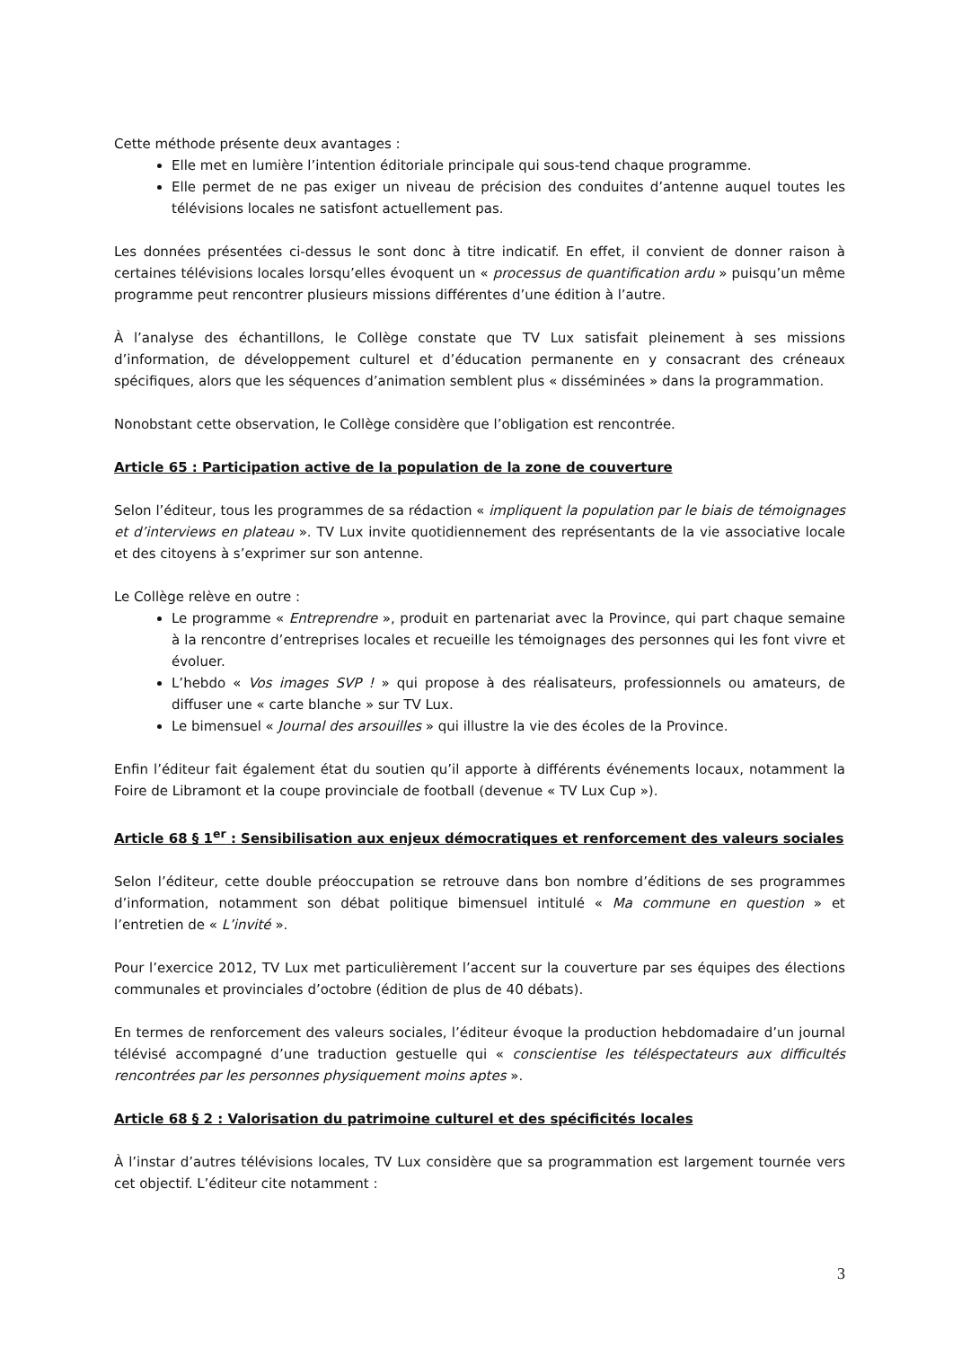Cette méthode présente deux avantages :
Elle met en lumière l’intention éditoriale principale qui sous-tend chaque programme.
Elle permet de ne pas exiger un niveau de précision des conduites d’antenne auquel toutes les télévisions locales ne satisfont actuellement pas.
Les données présentées ci-dessus le sont donc à titre indicatif. En effet, il convient de donner raison à certaines télévisions locales lorsqu’elles évoquent un « processus de quantification ardu » puisqu’un même programme peut rencontrer plusieurs missions différentes d’une édition à l’autre.
À l’analyse des échantillons, le Collège constate que TV Lux satisfait pleinement à ses missions d’information, de développement culturel et d’éducation permanente en y consacrant des créneaux spécifiques, alors que les séquences d’animation semblent plus « disséminées » dans la programmation.
Nonobstant cette observation, le Collège considère que l’obligation est rencontrée.
Article 65 : Participation active de la population de la zone de couverture
Selon l’éditeur, tous les programmes de sa rédaction « impliquent la population par le biais de témoignages et d’interviews en plateau ». TV Lux invite quotidiennement des représentants de la vie associative locale et des citoyens à s’exprimer sur son antenne.
Le Collège relève en outre :
Le programme « Entreprendre », produit en partenariat avec la Province, qui part chaque semaine à la rencontre d’entreprises locales et recueille les témoignages des personnes qui les font vivre et évoluer.
L’hebdo « Vos images SVP ! » qui propose à des réalisateurs, professionnels ou amateurs, de diffuser une « carte blanche » sur TV Lux.
Le bimensuel « Journal des arsouilles » qui illustre la vie des écoles de la Province.
Enfin l’éditeur fait également état du soutien qu’il apporte à différents événements locaux, notamment la Foire de Libramont et la coupe provinciale de football (devenue « TV Lux Cup »).
Article 68 § 1<sup>er</sup> : Sensibilisation aux enjeux démocratiques et renforcement des valeurs sociales
Selon l’éditeur, cette double préoccupation se retrouve dans bon nombre d’éditions de ses programmes d’information, notamment son débat politique bimensuel intitulé « Ma commune en question » et l’entretien de « L’invité ».
Pour l’exercice 2012, TV Lux met particulièrement l’accent sur la couverture par ses équipes des élections communales et provinciales d’octobre (édition de plus de 40 débats).
En termes de renforcement des valeurs sociales, l’éditeur évoque la production hebdomadaire d’un journal télévisé accompagné d’une traduction gestuelle qui « conscientise les téléspectateurs aux difficultés rencontrées par les personnes physiquement moins aptes ».
Article 68 § 2 : Valorisation du patrimoine culturel et des spécificités locales
À l’instar d’autres télévisions locales, TV Lux considère que sa programmation est largement tournée vers cet objectif. L’éditeur cite notamment :
3